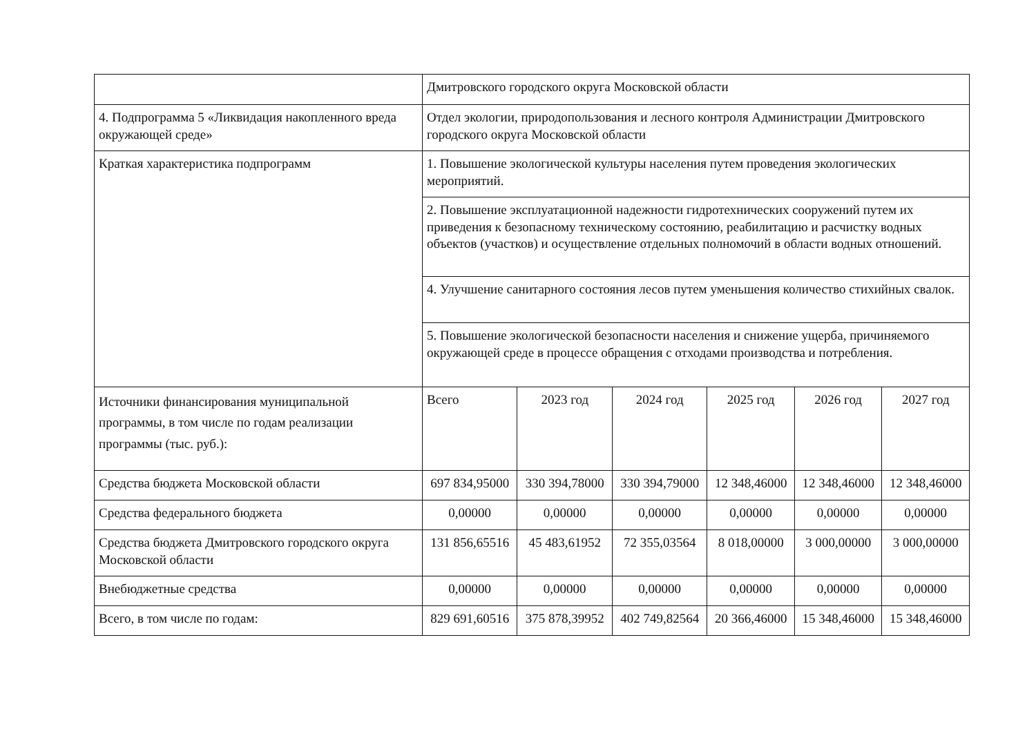| | Дмитровского городского округа Московской области | | | | | |
| 4. Подпрограмма 5 «Ликвидация накопленного вреда окружающей среде» | Отдел экологии, природопользования и лесного контроля Администрации Дмитровского городского округа Московской области | | | | | |
| Краткая характеристика подпрограмм | 1. Повышение экологической культуры населения путем проведения экологических мероприятий. | | | | | |
| | 2. Повышение эксплуатационной надежности гидротехнических сооружений путем их приведения к безопасному техническому состоянию, реабилитацию и расчистку водных объектов (участков) и осуществление отдельных полномочий в области водных отношений. | | | | | |
| | 4. Улучшение санитарного состояния лесов путем уменьшения количество стихийных свалок. | | | | | |
| | 5. Повышение экологической безопасности населения и снижение ущерба, причиняемого окружающей среде в процессе обращения с отходами производства и потребления. | | | | | |
| Источники финансирования муниципальной программы, в том числе по годам реализации программы (тыс. руб.): | Всего | 2023 год | 2024 год | 2025 год | 2026 год | 2027 год |
| Средства бюджета Московской области | 697 834,95000 | 330 394,78000 | 330 394,79000 | 12 348,46000 | 12 348,46000 | 12 348,46000 |
| Средства федерального бюджета | 0,00000 | 0,00000 | 0,00000 | 0,00000 | 0,00000 | 0,00000 |
| Средства бюджета Дмитровского городского округа Московской области | 131 856,65516 | 45 483,61952 | 72 355,03564 | 8 018,00000 | 3 000,00000 | 3 000,00000 |
| Внебюджетные средства | 0,00000 | 0,00000 | 0,00000 | 0,00000 | 0,00000 | 0,00000 |
| Всего, в том числе по годам: | 829 691,60516 | 375 878,39952 | 402 749,82564 | 20 366,46000 | 15 348,46000 | 15 348,46000 |